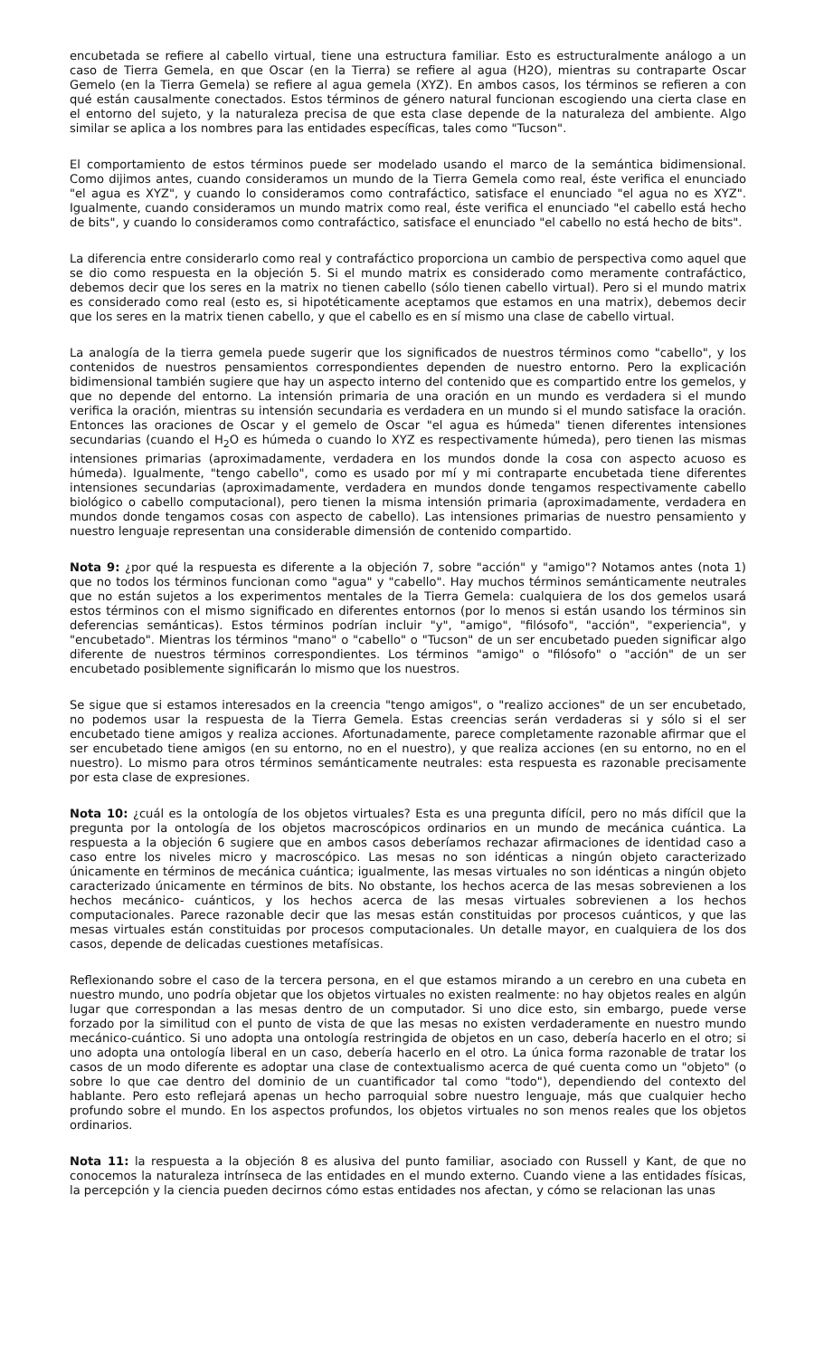encubetada se refiere al cabello virtual, tiene una estructura familiar. Esto es estructuralmente análogo a un caso de Tierra Gemela, en que Oscar (en la Tierra) se refiere al agua (H2O), mientras su contraparte Oscar Gemelo (en la Tierra Gemela) se refiere al agua gemela (XYZ). En ambos casos, los términos se refieren a con qué están causalmente conectados. Estos términos de género natural funcionan escogiendo una cierta clase en el entorno del sujeto, y la naturaleza precisa de que esta clase depende de la naturaleza del ambiente. Algo similar se aplica a los nombres para las entidades específicas, tales como "Tucson".
El comportamiento de estos términos puede ser modelado usando el marco de la semántica bidimensional. Como dijimos antes, cuando consideramos un mundo de la Tierra Gemela como real, éste verifica el enunciado "el agua es XYZ", y cuando lo consideramos como contrafáctico, satisface el enunciado "el agua no es XYZ". Igualmente, cuando consideramos un mundo matrix como real, éste verifica el enunciado "el cabello está hecho de bits", y cuando lo consideramos como contrafáctico, satisface el enunciado "el cabello no está hecho de bits".
La diferencia entre considerarlo como real y contrafáctico proporciona un cambio de perspectiva como aquel que se dio como respuesta en la objeción 5. Si el mundo matrix es considerado como meramente contrafáctico, debemos decir que los seres en la matrix no tienen cabello (sólo tienen cabello virtual). Pero si el mundo matrix es considerado como real (esto es, si hipotéticamente aceptamos que estamos en una matrix), debemos decir que los seres en la matrix tienen cabello, y que el cabello es en sí mismo una clase de cabello virtual.
La analogía de la tierra gemela puede sugerir que los significados de nuestros términos como "cabello", y los contenidos de nuestros pensamientos correspondientes dependen de nuestro entorno. Pero la explicación bidimensional también sugiere que hay un aspecto interno del contenido que es compartido entre los gemelos, y que no depende del entorno. La intensión primaria de una oración en un mundo es verdadera si el mundo verifica la oración, mientras su intensión secundaria es verdadera en un mundo si el mundo satisface la oración. Entonces las oraciones de Oscar y el gemelo de Oscar "el agua es húmeda" tienen diferentes intensiones secundarias (cuando el H<sub>2</sub>O es húmeda o cuando lo XYZ es respectivamente húmeda), pero tienen las mismas intensiones primarias (aproximadamente, verdadera en los mundos donde la cosa con aspecto acuoso es húmeda). Igualmente, "tengo cabello", como es usado por mí y mi contraparte encubetada tiene diferentes intensiones secundarias (aproximadamente, verdadera en mundos donde tengamos respectivamente cabello biológico o cabello computacional), pero tienen la misma intensión primaria (aproximadamente, verdadera en mundos donde tengamos cosas con aspecto de cabello). Las intensiones primarias de nuestro pensamiento y nuestro lenguaje representan una considerable dimensión de contenido compartido.
Nota 9: ¿por qué la respuesta es diferente a la objeción 7, sobre "acción" y "amigo"? Notamos antes (nota 1) que no todos los términos funcionan como "agua" y "cabello". Hay muchos términos semánticamente neutrales que no están sujetos a los experimentos mentales de la Tierra Gemela: cualquiera de los dos gemelos usará estos términos con el mismo significado en diferentes entornos (por lo menos si están usando los términos sin deferencias semánticas). Estos términos podrían incluir "y", "amigo", "filósofo", "acción", "experiencia", y "encubetado". Mientras los términos "mano" o "cabello" o "Tucson" de un ser encubetado pueden significar algo diferente de nuestros términos correspondientes. Los términos "amigo" o "filósofo" o "acción" de un ser encubetado posiblemente significarán lo mismo que los nuestros.
Se sigue que si estamos interesados en la creencia "tengo amigos", o "realizo acciones" de un ser encubetado, no podemos usar la respuesta de la Tierra Gemela. Estas creencias serán verdaderas si y sólo si el ser encubetado tiene amigos y realiza acciones. Afortunadamente, parece completamente razonable afirmar que el ser encubetado tiene amigos (en su entorno, no en el nuestro), y que realiza acciones (en su entorno, no en el nuestro). Lo mismo para otros términos semánticamente neutrales: esta respuesta es razonable precisamente por esta clase de expresiones.
Nota 10: ¿cuál es la ontología de los objetos virtuales? Esta es una pregunta difícil, pero no más difícil que la pregunta por la ontología de los objetos macroscópicos ordinarios en un mundo de mecánica cuántica. La respuesta a la objeción 6 sugiere que en ambos casos deberíamos rechazar afirmaciones de identidad caso a caso entre los niveles micro y macroscópico. Las mesas no son idénticas a ningún objeto caracterizado únicamente en términos de mecánica cuántica; igualmente, las mesas virtuales no son idénticas a ningún objeto caracterizado únicamente en términos de bits. No obstante, los hechos acerca de las mesas sobrevienen a los hechos mecánico- cuánticos, y los hechos acerca de las mesas virtuales sobrevienen a los hechos computacionales. Parece razonable decir que las mesas están constituidas por procesos cuánticos, y que las mesas virtuales están constituidas por procesos computacionales. Un detalle mayor, en cualquiera de los dos casos, depende de delicadas cuestiones metafísicas.
Reflexionando sobre el caso de la tercera persona, en el que estamos mirando a un cerebro en una cubeta en nuestro mundo, uno podría objetar que los objetos virtuales no existen realmente: no hay objetos reales en algún lugar que correspondan a las mesas dentro de un computador. Si uno dice esto, sin embargo, puede verse forzado por la similitud con el punto de vista de que las mesas no existen verdaderamente en nuestro mundo mecánico-cuántico. Si uno adopta una ontología restringida de objetos en un caso, debería hacerlo en el otro; si uno adopta una ontología liberal en un caso, debería hacerlo en el otro. La única forma razonable de tratar los casos de un modo diferente es adoptar una clase de contextualismo acerca de qué cuenta como un "objeto" (o sobre lo que cae dentro del dominio de un cuantificador tal como "todo"), dependiendo del contexto del hablante. Pero esto reflejará apenas un hecho parroquial sobre nuestro lenguaje, más que cualquier hecho profundo sobre el mundo. En los aspectos profundos, los objetos virtuales no son menos reales que los objetos ordinarios.
Nota 11: la respuesta a la objeción 8 es alusiva del punto familiar, asociado con Russell y Kant, de que no conocemos la naturaleza intrínseca de las entidades en el mundo externo. Cuando viene a las entidades físicas, la percepción y la ciencia pueden decirnos cómo estas entidades nos afectan, y cómo se relacionan las unas